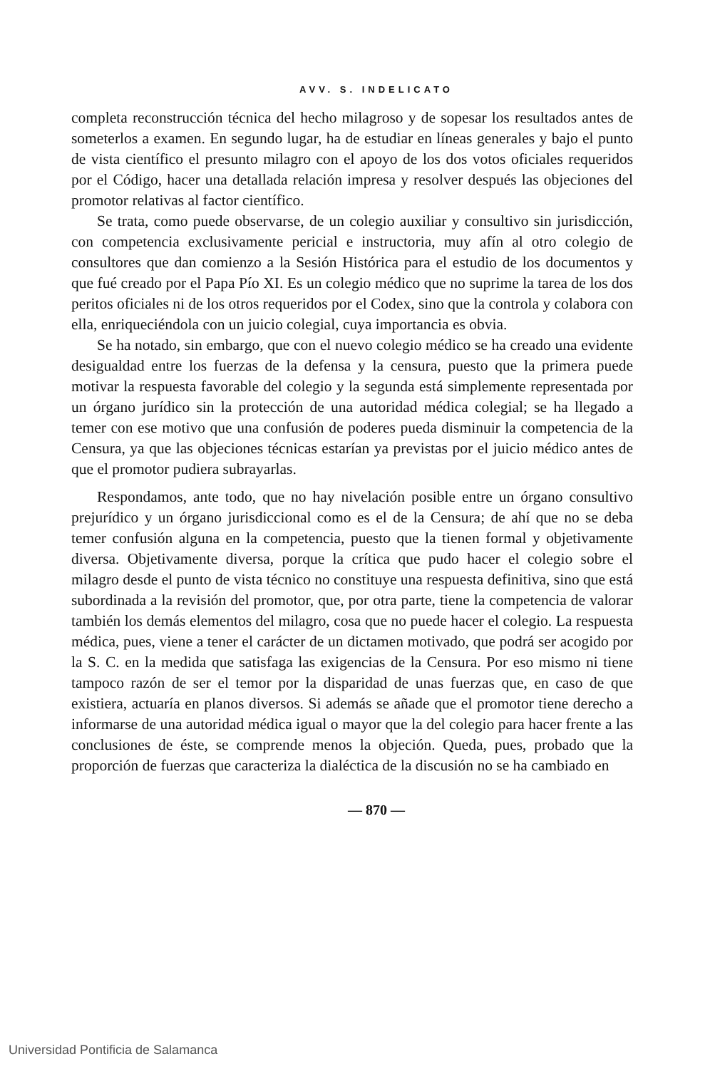AVV. S. INDELICATO
completa reconstrucción técnica del hecho milagroso y de sopesar los resultados antes de someterlos a examen. En segundo lugar, ha de estudiar en líneas generales y bajo el punto de vista científico el presunto milagro con el apoyo de los dos votos oficiales requeridos por el Código, hacer una detallada relación impresa y resolver después las objeciones del promotor relativas al factor científico.
Se trata, como puede observarse, de un colegio auxiliar y consultivo sin jurisdicción, con competencia exclusivamente pericial e instructoria, muy afín al otro colegio de consultores que dan comienzo a la Sesión Histórica para el estudio de los documentos y que fué creado por el Papa Pío XI. Es un colegio médico que no suprime la tarea de los dos peritos oficiales ni de los otros requeridos por el Codex, sino que la controla y colabora con ella, enriqueciéndola con un juicio colegial, cuya importancia es obvia.
Se ha notado, sin embargo, que con el nuevo colegio médico se ha creado una evidente desigualdad entre los fuerzas de la defensa y la censura, puesto que la primera puede motivar la respuesta favorable del colegio y la segunda está simplemente representada por un órgano jurídico sin la protección de una autoridad médica colegial; se ha llegado a temer con ese motivo que una confusión de poderes pueda disminuir la competencia de la Censura, ya que las objeciones técnicas estarían ya previstas por el juicio médico antes de que el promotor pudiera subrayarlas.
Respondamos, ante todo, que no hay nivelación posible entre un órgano consultivo prejurídico y un órgano jurisdiccional como es el de la Censura; de ahí que no se deba temer confusión alguna en la competencia, puesto que la tienen formal y objetivamente diversa. Objetivamente diversa, porque la crítica que pudo hacer el colegio sobre el milagro desde el punto de vista técnico no constituye una respuesta definitiva, sino que está subordinada a la revisión del promotor, que, por otra parte, tiene la competencia de valorar también los demás elementos del milagro, cosa que no puede hacer el colegio. La respuesta médica, pues, viene a tener el carácter de un dictamen motivado, que podrá ser acogido por la S. C. en la medida que satisfaga las exigencias de la Censura. Por eso mismo ni tiene tampoco razón de ser el temor por la disparidad de unas fuerzas que, en caso de que existiera, actuaría en planos diversos. Si además se añade que el promotor tiene derecho a informarse de una autoridad médica igual o mayor que la del colegio para hacer frente a las conclusiones de éste, se comprende menos la objeción. Queda, pues, probado que la proporción de fuerzas que caracteriza la dialéctica de la discusión no se ha cambiado en
— 870 —
Universidad Pontificia de Salamanca